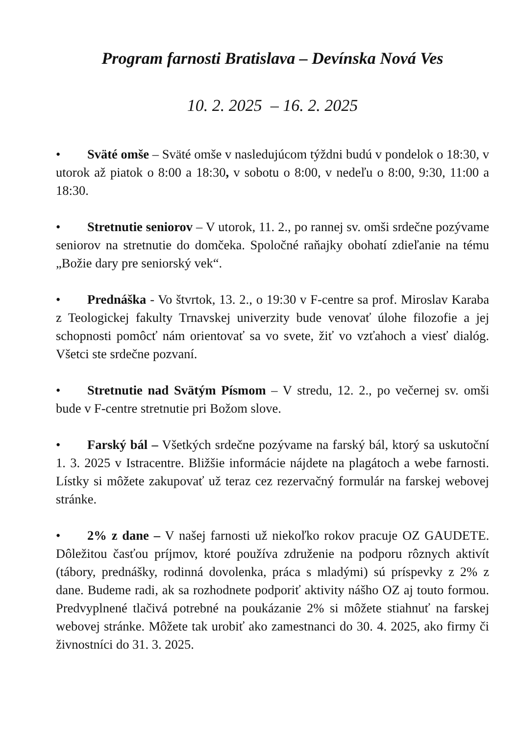Program farnosti Bratislava – Devínska Nová Ves
10. 2. 2025 – 16. 2. 2025
• Sväté omše – Sväté omše v nasledujúcom týždni budú v pondelok o 18:30, v utorok až piatok o 8:00 a 18:30, v sobotu o 8:00, v nedeľu o 8:00, 9:30, 11:00 a 18:30.
• Stretnutie seniorov – V utorok, 11. 2., po rannej sv. omši srdečne pozývame seniorov na stretnutie do domčeka. Spoločné raňajky obohatí zdieľanie na tému „Božie dary pre seniorský vek“.
• Prednáška - Vo štvrtok, 13. 2., o 19:30 v F-centre sa prof. Miroslav Karaba z Teologickej fakulty Trnavskej univerzity bude venovať úlohe filozofie a jej schopnosti pomôcť nám orientovať sa vo svete, žiť vo vzťahoch a viesť dialóg. Všetci ste srdečne pozvaní.
• Stretnutie nad Svätým Písmom – V stredu, 12. 2., po večernej sv. omši bude v F-centre stretnutie pri Božom slove.
• Farský bál – Všetkých srdečne pozývame na farský bál, ktorý sa uskutoční 1. 3. 2025 v Istracentre. Bližšie informácie nájdete na plagátoch a webe farnosti. Lístky si môžete zakupovať už teraz cez rezervačný formulár na farskej webovej stránke.
• 2% z dane – V našej farnosti už niekoľko rokov pracuje OZ GAUDETE. Dôležitou časťou príjmov, ktoré používa združenie na podporu rôznych aktivít (tábory, prednášky, rodinná dovolenka, práca s mladými) sú príspevky z 2% z dane. Budeme radi, ak sa rozhodnete podporiť aktivity nášho OZ aj touto formou. Predvyplnené tlačivá potrebné na poukázanie 2% si môžete stiahnuť na farskej webovej stránke. Môžete tak urobiť ako zamestnanci do 30. 4. 2025, ako firmy či živnostníci do 31. 3. 2025.